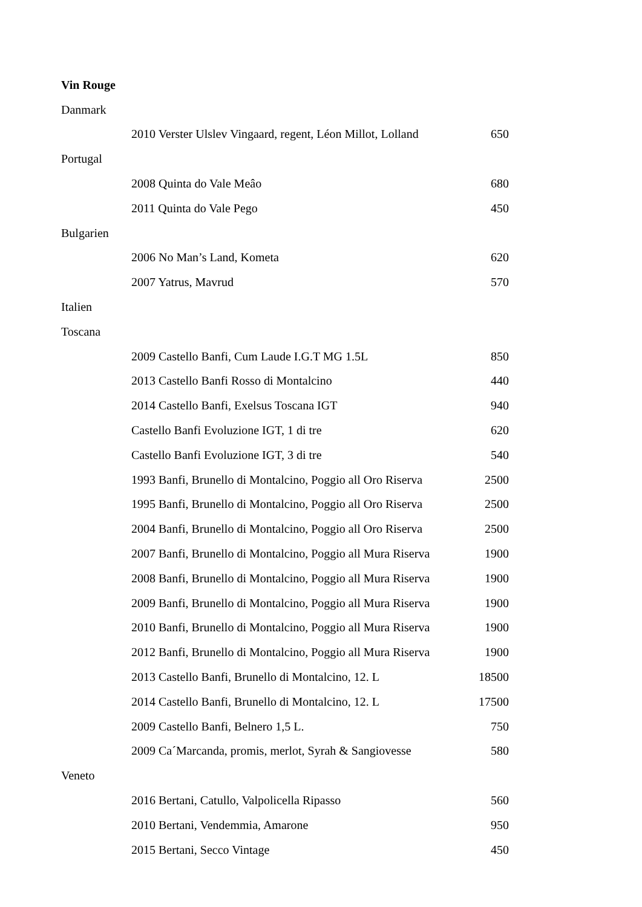| Vin Rouge | | |
| Danmark | | |
| | 2010 Verster Ulslev Vingaard, regent, Léon Millot, Lolland | 650 |
| Portugal | | |
| | 2008 Quinta do Vale Meâo | 680 |
| | 2011 Quinta do Vale Pego | 450 |
| Bulgarien | | |
| | 2006 No Man’s Land, Kometa | 620 |
| | 2007 Yatrus, Mavrud | 570 |
| Italien | | |
| Toscana | | |
| | 2009 Castello Banfi, Cum Laude I.G.T MG 1.5L | 850 |
| | 2013 Castello Banfi Rosso di Montalcino | 440 |
| | 2014 Castello Banfi, Exelsus Toscana IGT | 940 |
| | Castello Banfi Evoluzione IGT, 1 di tre | 620 |
| | Castello Banfi Evoluzione IGT, 3 di tre | 540 |
| | 1993 Banfi, Brunello di Montalcino, Poggio all Oro Riserva | 2500 |
| | 1995 Banfi, Brunello di Montalcino, Poggio all Oro Riserva | 2500 |
| | 2004 Banfi, Brunello di Montalcino, Poggio all Oro Riserva | 2500 |
| | 2007 Banfi, Brunello di Montalcino, Poggio all Mura Riserva | 1900 |
| | 2008 Banfi, Brunello di Montalcino, Poggio all Mura Riserva | 1900 |
| | 2009 Banfi, Brunello di Montalcino, Poggio all Mura Riserva | 1900 |
| | 2010 Banfi, Brunello di Montalcino, Poggio all Mura Riserva | 1900 |
| | 2012 Banfi, Brunello di Montalcino, Poggio all Mura Riserva | 1900 |
| | 2013 Castello Banfi, Brunello di Montalcino, 12. L | 18500 |
| | 2014 Castello Banfi, Brunello di Montalcino, 12. L | 17500 |
| | 2009 Castello Banfi, Belnero 1,5 L. | 750 |
| | 2009 Ca´Marcanda, promis, merlot, Syrah & Sangiovesse | 580 |
| Veneto | | |
| | 2016 Bertani, Catullo, Valpolicella Ripasso | 560 |
| | 2010 Bertani, Vendemmia, Amarone | 950 |
| | 2015 Bertani, Secco Vintage | 450 |